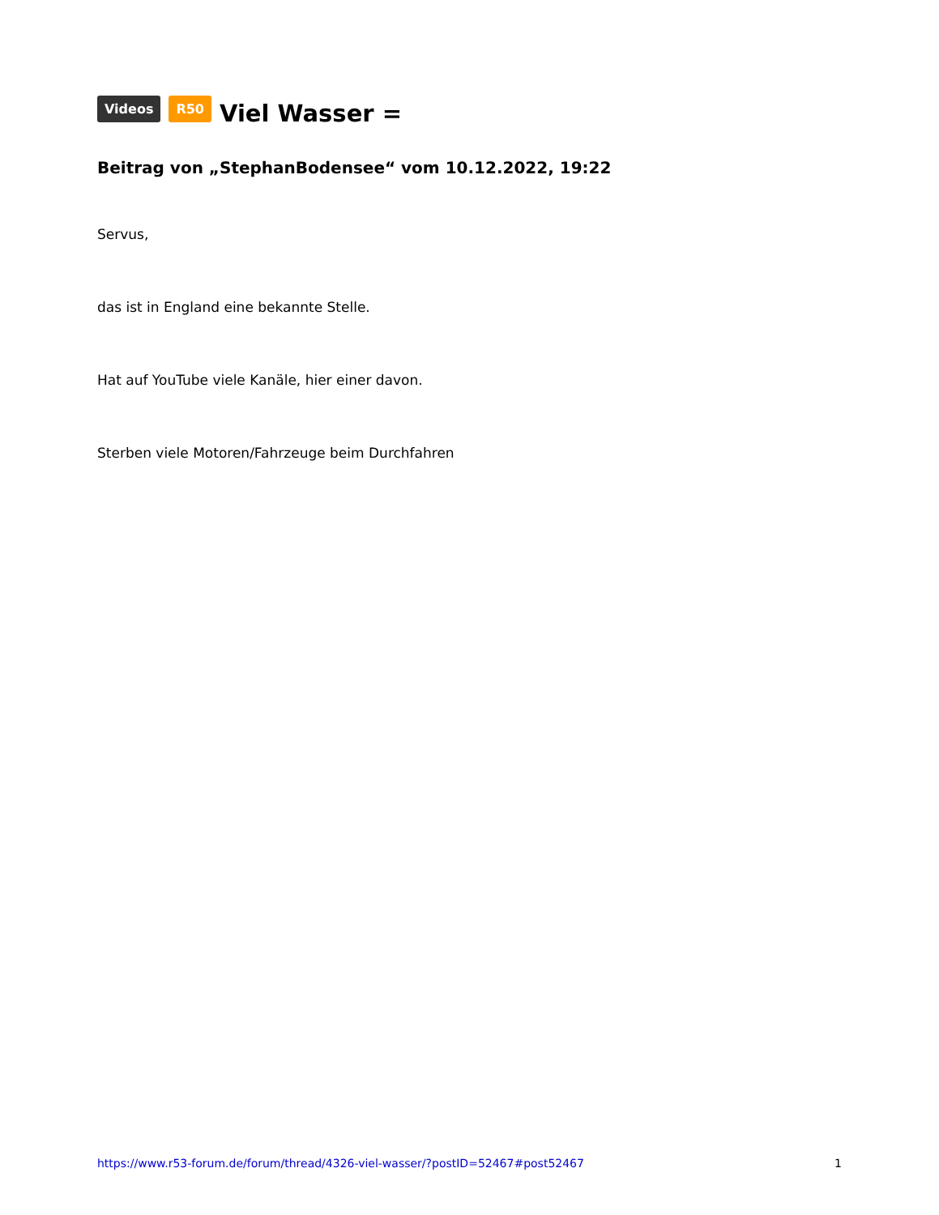Videos R50 Viel Wasser =
Beitrag von „StephanBodensee“ vom 10.12.2022, 19:22
Servus,
das ist in England eine bekannte Stelle.
Hat auf YouTube viele Kanäle, hier einer davon.
Sterben viele Motoren/Fahrzeuge beim Durchfahren
https://www.r53-forum.de/forum/thread/4326-viel-wasser/?postID=52467#post52467 1